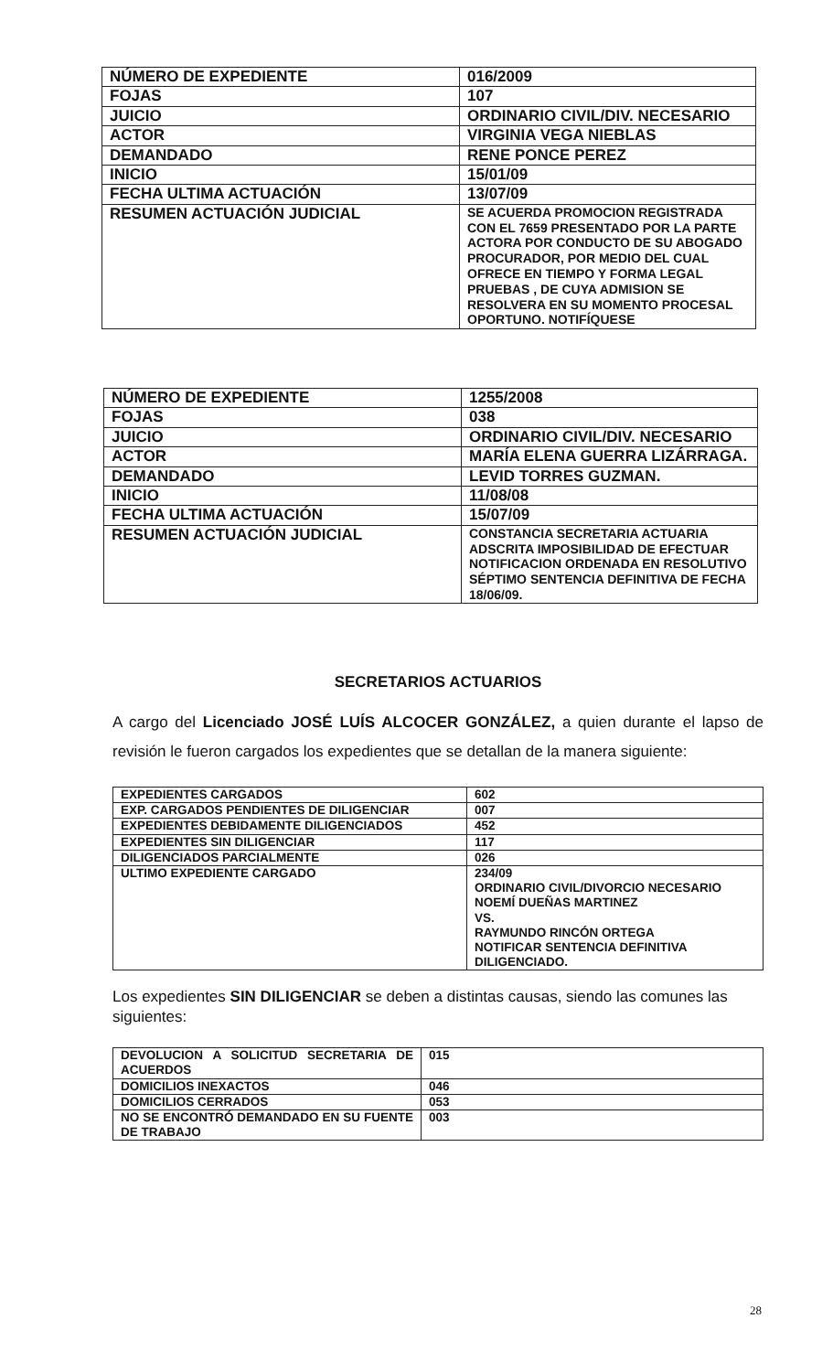| NÚMERO DE EXPEDIENTE | 016/2009 |
| FOJAS | 107 |
| JUICIO | ORDINARIO CIVIL/DIV. NECESARIO |
| ACTOR | VIRGINIA VEGA NIEBLAS |
| DEMANDADO | RENE PONCE PEREZ |
| INICIO | 15/01/09 |
| FECHA ULTIMA ACTUACIÓN | 13/07/09 |
| RESUMEN ACTUACIÓN JUDICIAL | SE ACUERDA PROMOCION REGISTRADA CON EL 7659 PRESENTADO POR LA PARTE ACTORA POR CONDUCTO DE SU ABOGADO PROCURADOR, POR MEDIO DEL CUAL OFRECE EN TIEMPO Y FORMA LEGAL PRUEBAS , DE CUYA ADMISION SE RESOLVERA EN SU MOMENTO PROCESAL OPORTUNO. NOTIFÍQUESE |
| NÚMERO DE EXPEDIENTE | 1255/2008 |
| FOJAS | 038 |
| JUICIO | ORDINARIO CIVIL/DIV. NECESARIO |
| ACTOR | MARÍA ELENA GUERRA LIZÁRRAGA. |
| DEMANDADO | LEVID TORRES GUZMAN. |
| INICIO | 11/08/08 |
| FECHA ULTIMA ACTUACIÓN | 15/07/09 |
| RESUMEN ACTUACIÓN JUDICIAL | CONSTANCIA SECRETARIA ACTUARIA ADSCRITA IMPOSIBILIDAD DE EFECTUAR NOTIFICACION ORDENADA EN RESOLUTIVO SÉPTIMO SENTENCIA DEFINITIVA DE FECHA 18/06/09. |
SECRETARIOS ACTUARIOS
A cargo del Licenciado JOSÉ LUÍS ALCOCER GONZÁLEZ, a quien durante el lapso de revisión le fueron cargados los expedientes que se detallan de la manera siguiente:
| EXPEDIENTES CARGADOS | 602 |
| EXP. CARGADOS PENDIENTES DE DILIGENCIAR | 007 |
| EXPEDIENTES DEBIDAMENTE DILIGENCIADOS | 452 |
| EXPEDIENTES SIN DILIGENCIAR | 117 |
| DILIGENCIADOS PARCIALMENTE | 026 |
| ULTIMO EXPEDIENTE CARGADO | 234/09 ORDINARIO CIVIL/DIVORCIO NECESARIO NOEMÍ DUEÑAS MARTINEZ VS. RAYMUNDO RINCÓN ORTEGA NOTIFICAR SENTENCIA DEFINITIVA DILIGENCIADO. |
Los expedientes SIN DILIGENCIAR se deben a distintas causas, siendo las comunes las siguientes:
| DEVOLUCION A SOLICITUD SECRETARIA DE ACUERDOS | 015 |
| DOMICILIOS INEXACTOS | 046 |
| DOMICILIOS CERRADOS | 053 |
| NO SE ENCONTRÓ DEMANDADO EN SU FUENTE DE TRABAJO | 003 |
28